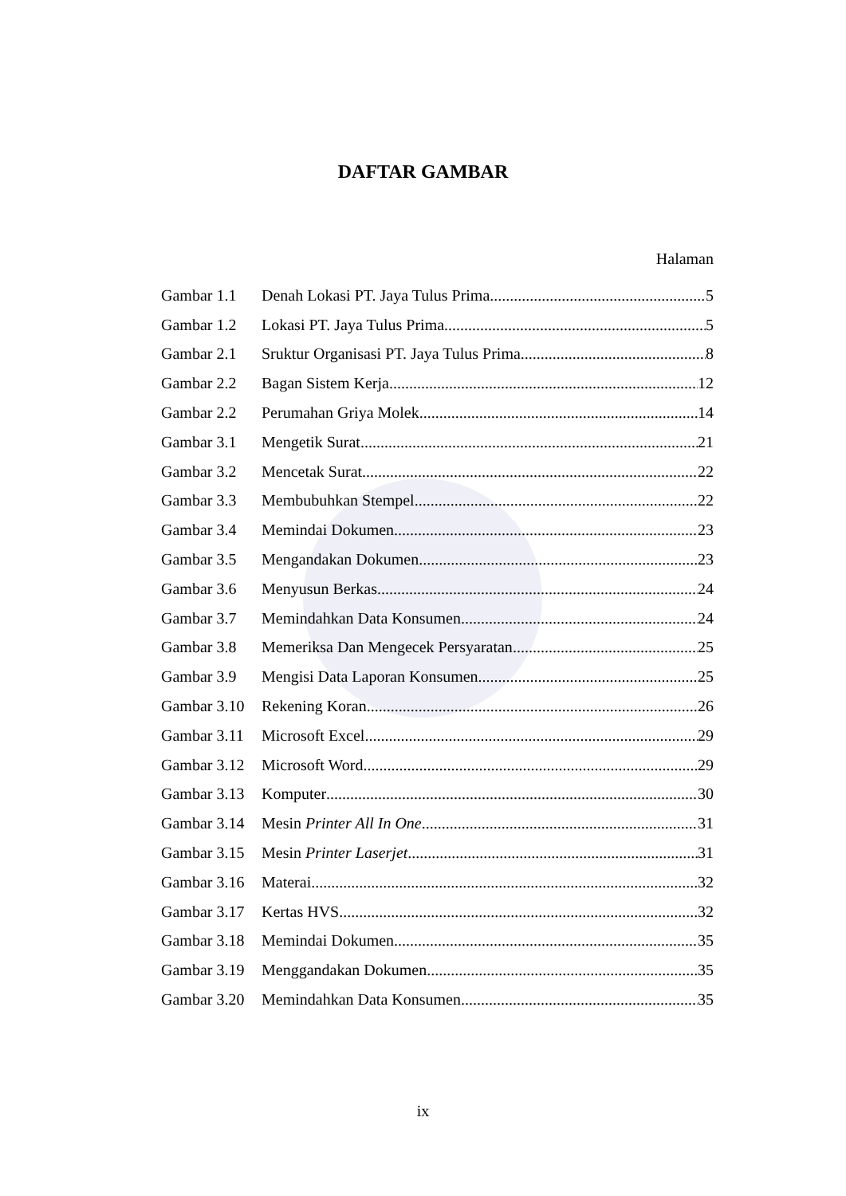DAFTAR GAMBAR
Halaman
Gambar 1.1 Denah Lokasi PT. Jaya Tulus Prima 5
Gambar 1.2 Lokasi PT. Jaya Tulus Prima 5
Gambar 2.1 Sruktur Organisasi PT. Jaya Tulus Prima 8
Gambar 2.2 Bagan Sistem Kerja 12
Gambar 2.2 Perumahan Griya Molek 14
Gambar 3.1 Mengetik Surat 21
Gambar 3.2 Mencetak Surat 22
Gambar 3.3 Membubuhkan Stempel 22
Gambar 3.4 Memindai Dokumen 23
Gambar 3.5 Mengandakan Dokumen 23
Gambar 3.6 Menyusun Berkas 24
Gambar 3.7 Memindahkan Data Konsumen 24
Gambar 3.8 Memeriksa Dan Mengecek Persyaratan 25
Gambar 3.9 Mengisi Data Laporan Konsumen 25
Gambar 3.10 Rekening Koran 26
Gambar 3.11 Microsoft Excel 29
Gambar 3.12 Microsoft Word 29
Gambar 3.13 Komputer 30
Gambar 3.14 Mesin Printer All In One 31
Gambar 3.15 Mesin Printer Laserjet 31
Gambar 3.16 Materai 32
Gambar 3.17 Kertas HVS 32
Gambar 3.18 Memindai Dokumen 35
Gambar 3.19 Menggandakan Dokumen 35
Gambar 3.20 Memindahkan Data Konsumen 35
ix